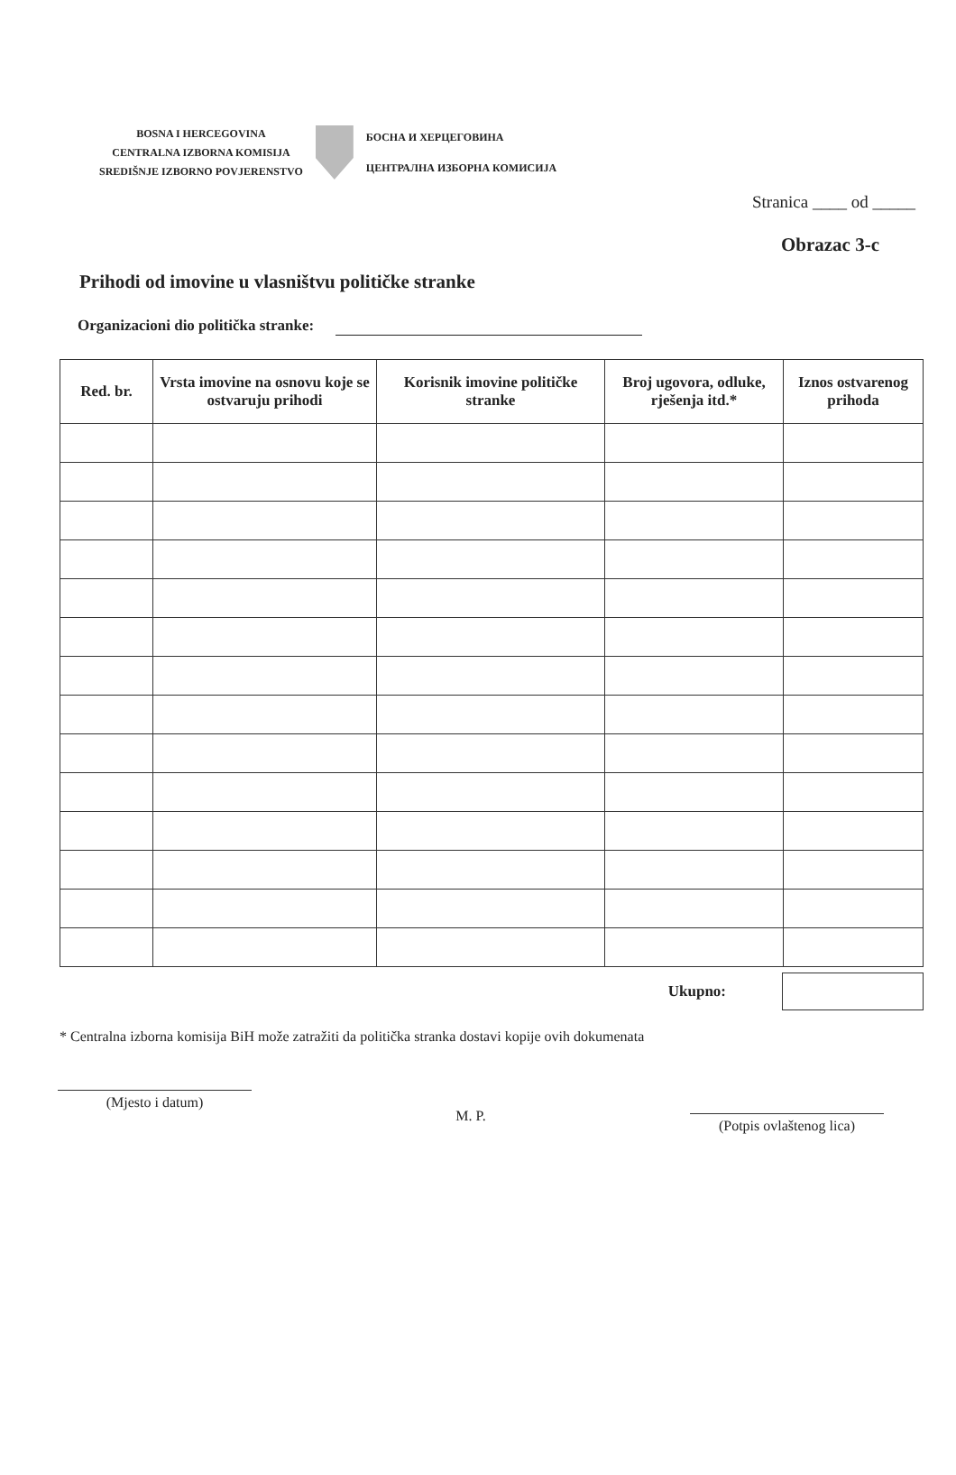BOSNA I HERCEGOVINA
CENTRALNA IZBORNA KOMISIJA
SREDIŠNJE IZBORNO POVJERENSTVO
БОСНА И ХЕРЦЕГОВИНА
ЦЕНТРАЛНА ИЗБОРНА КОМИСИЈА
Stranica ____ od _____
Obrazac 3-c
Prihodi od imovine u vlasništvu političke stranke
Organizacioni dio politička stranke:
| Red. br. | Vrsta imovine na osnovu koje se ostvaruju prihodi | Korisnik imovine političke stranke | Broj ugovora, odluke, rješenja itd.* | Iznos ostvarenog prihoda |
| --- | --- | --- | --- | --- |
Ukupno:
* Centralna izborna komisija BiH može zatražiti da politička stranka dostavi kopije ovih dokumenata
(Mjesto i datum)
M. P.
(Potpis ovlaštenog lica)